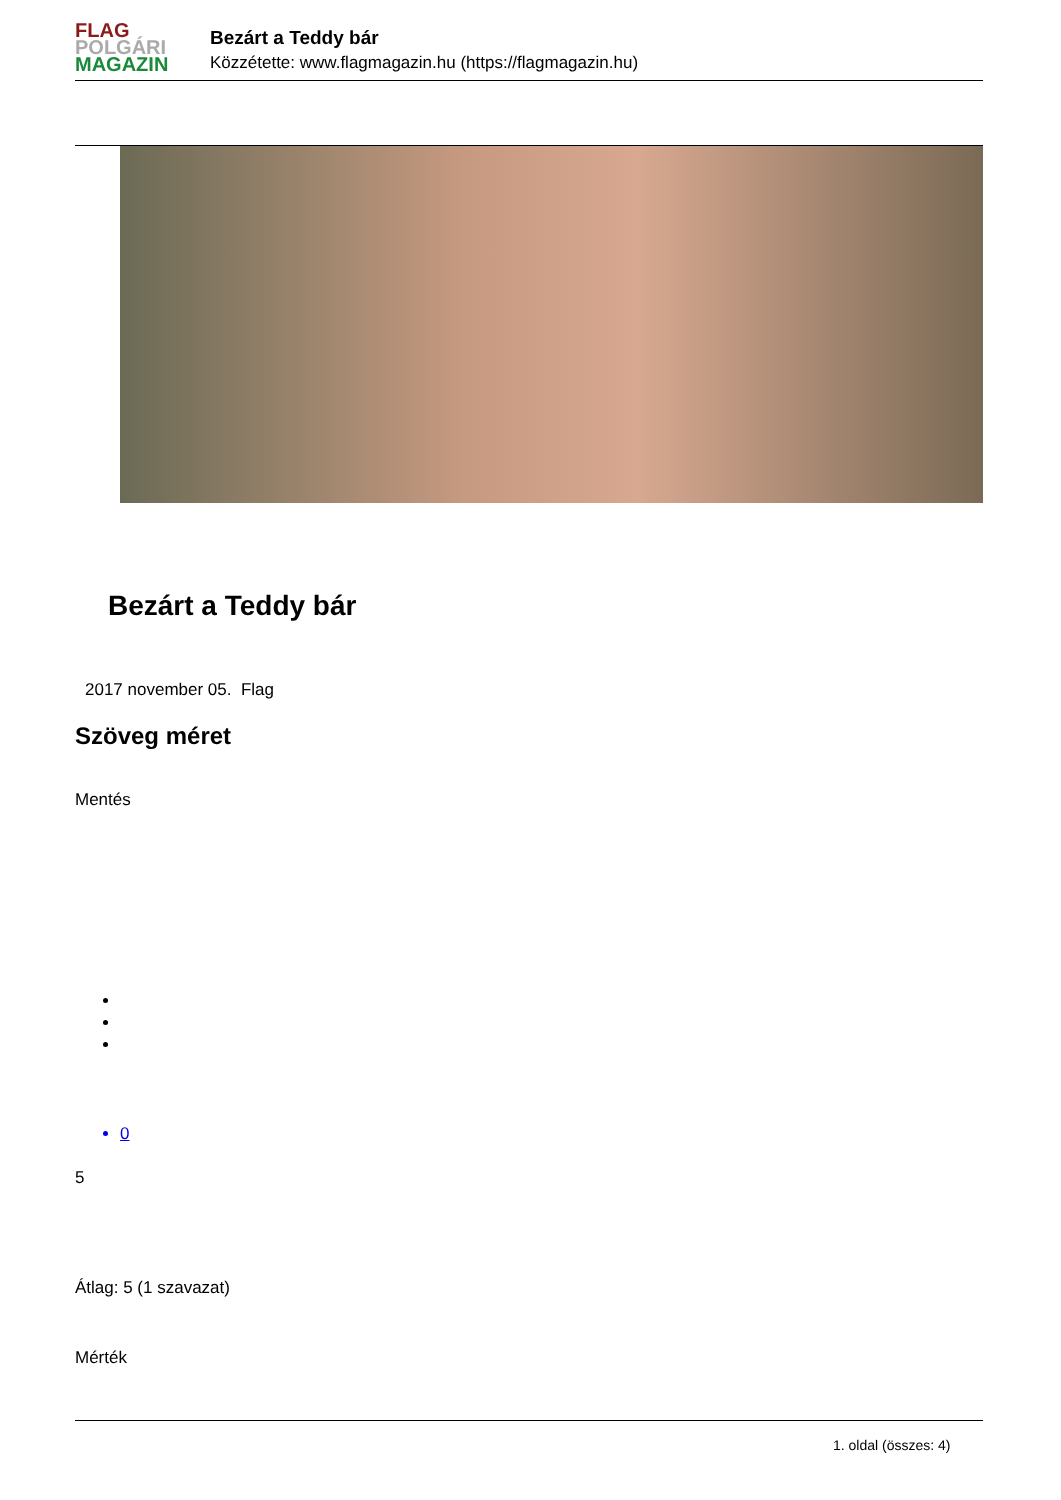FLAG
POLGÁRI
MAGAZIN
Bezárt a Teddy bár
Közzétette: www.flagmagazin.hu (https://flagmagazin.hu)
Bezárt a Teddy bár
2017 november 05. Flag
Szöveg méret
Mentés
0
5
Átlag: 5 (1 szavazat)
Mérték
1. oldal (összes: 4)